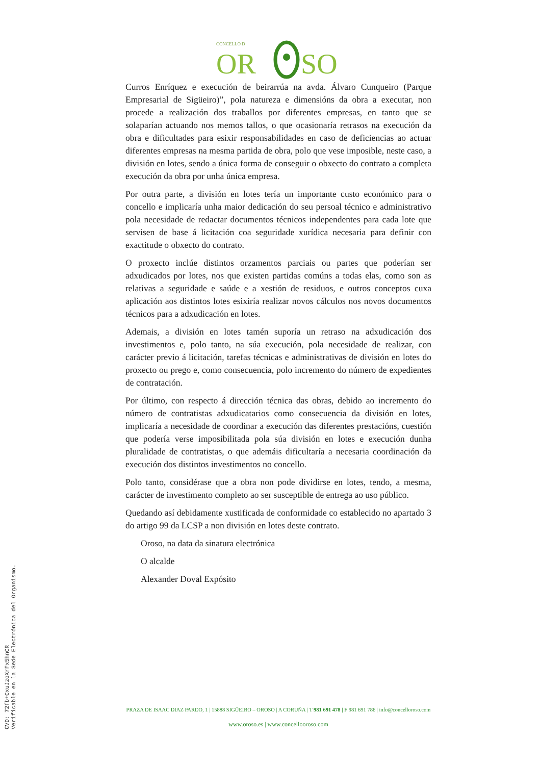CONCELLO D
OR
SO
Curros Enríquez e execución de beirarrúa na avda. Álvaro Cunqueiro (Parque Empresarial de Sigüeiro)”, pola natureza e dimensións da obra a executar, non procede a realización dos traballos por diferentes empresas, en tanto que se solaparían actuando nos memos tallos, o que ocasionaría retrasos na execución da obra e dificultades para esixir responsabilidades en caso de deficiencias ao actuar diferentes empresas na mesma partida de obra, polo que vese imposible, neste caso, a división en lotes, sendo a única forma de conseguir o obxecto do contrato a completa execución da obra por unha única empresa.
Por outra parte, a división en lotes tería un importante custo económico para o concello e implicaría unha maior dedicación do seu persoal técnico e administrativo pola necesidade de redactar documentos técnicos independentes para cada lote que servisen de base á licitación coa seguridade xurídica necesaria para definir con exactitude o obxecto do contrato.
O proxecto inclúe distintos orzamentos parciais ou partes que poderían ser adxudicados por lotes, nos que existen partidas comúns a todas elas, como son as relativas a seguridade e saúde e a xestión de residuos, e outros conceptos cuxa aplicación aos distintos lotes esixiría realizar novos cálculos nos novos documentos técnicos para a adxudicación en lotes.
Ademais, a división en lotes tamén suporía un retraso na adxudicación dos investimentos e, polo tanto, na súa execución, pola necesidade de realizar, con carácter previo á licitación, tarefas técnicas e administrativas de división en lotes do proxecto ou prego e, como consecuencia, polo incremento do número de expedientes de contratación.
Por último, con respecto á dirección técnica das obras, debido ao incremento do número de contratistas adxudicatarios como consecuencia da división en lotes, implicaría a necesidade de coordinar a execución das diferentes prestacións, cuestión que podería verse imposibilitada pola súa división en lotes e execución dunha pluralidade de contratistas, o que ademáis dificultaría a necesaria coordinación da execución dos distintos investimentos no concello.
Polo tanto, considérase que a obra non pode dividirse en lotes, tendo, a mesma, carácter de investimento completo ao ser susceptible de entrega ao uso público.
Quedando así debidamente xustificada de conformidade co establecido no apartado 3 do artigo 99 da LCSP a non división en lotes deste contrato.
Oroso, na data da sinatura electrónica
O alcalde
Alexander Doval Expósito
PRAZA DE ISAAC DIAZ PARDO, 1 | 15888 SIGÜEIRO – OROSO | A CORUÑA | T 981 691 478 | F 981 691 786 | info@concelloroso.com
www.oroso.es | www.concellooroso.com
CVD: 72fb+CxuJzoXrFx5hnCR
Verificable en la Sede Electrónica del Organismo.